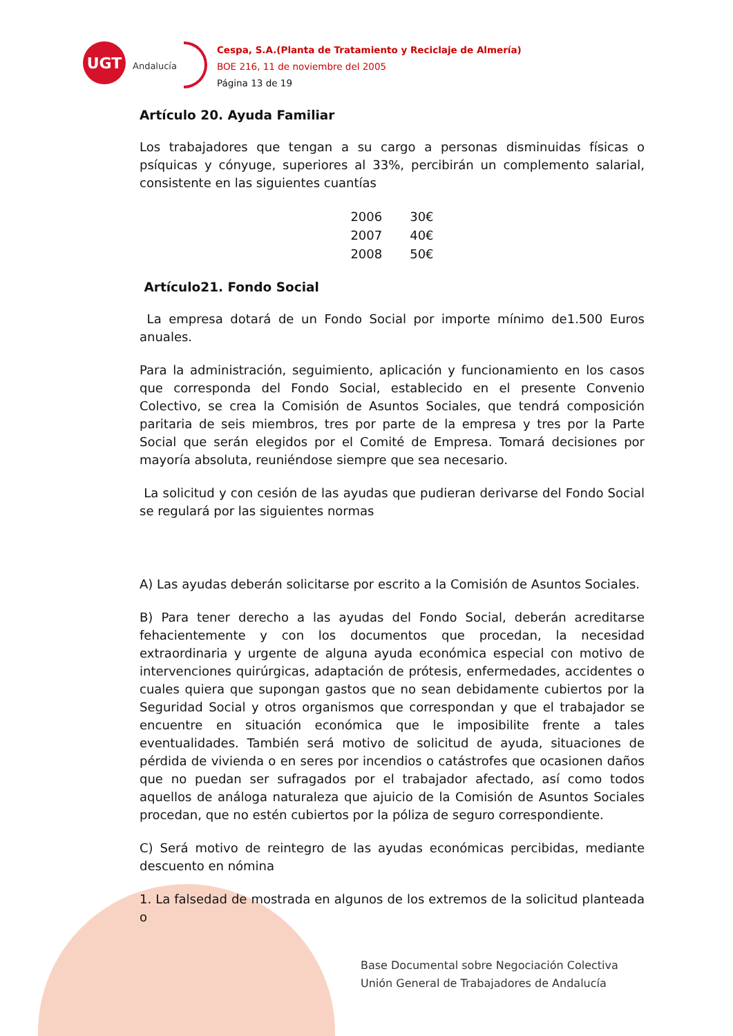UGT
Andalucía
Cespa, S.A.(Planta de Tratamiento y Reciclaje de Almería)
BOE 216, 11 de noviembre del 2005
Página 13 de 19
Artículo 20. Ayuda Familiar
Los trabajadores que tengan a su cargo a personas disminuidas físicas o psíquicas y cónyuge, superiores al 33%, percibirán un complemento salarial, consistente en las siguientes cuantías
| 2006 | 30€ |
| 2007 | 40€ |
| 2008 | 50€ |
Artículo21. Fondo Social
La empresa dotará de un Fondo Social por importe mínimo de1.500 Euros anuales.
Para la administración, seguimiento, aplicación y funcionamiento en los casos que corresponda del Fondo Social, establecido en el presente Convenio Colectivo, se crea la Comisión de Asuntos Sociales, que tendrá composición paritaria de seis miembros, tres por parte de la empresa y tres por la Parte Social que serán elegidos por el Comité de Empresa. Tomará decisiones por mayoría absoluta, reuniéndose siempre que sea necesario.
La solicitud y con cesión de las ayudas que pudieran derivarse del Fondo Social se regulará por las siguientes normas
A) Las ayudas deberán solicitarse por escrito a la Comisión de Asuntos Sociales.
B) Para tener derecho a las ayudas del Fondo Social, deberán acreditarse fehacientemente y con los documentos que procedan, la necesidad extraordinaria y urgente de alguna ayuda económica especial con motivo de intervenciones quirúrgicas, adaptación de prótesis, enfermedades, accidentes o cuales quiera que supongan gastos que no sean debidamente cubiertos por la Seguridad Social y otros organismos que correspondan y que el trabajador se encuentre en situación económica que le imposibilite frente a tales eventualidades. También será motivo de solicitud de ayuda, situaciones de pérdida de vivienda o en seres por incendios o catástrofes que ocasionen daños que no puedan ser sufragados por el trabajador afectado, así como todos aquellos de análoga naturaleza que ajuicio de la Comisión de Asuntos Sociales procedan, que no estén cubiertos por la póliza de seguro correspondiente.
C) Será motivo de reintegro de las ayudas económicas percibidas, mediante descuento en nómina
1. La falsedad de mostrada en algunos de los extremos de la solicitud planteada o
Base Documental sobre Negociación Colectiva
Unión General de Trabajadores de Andalucía